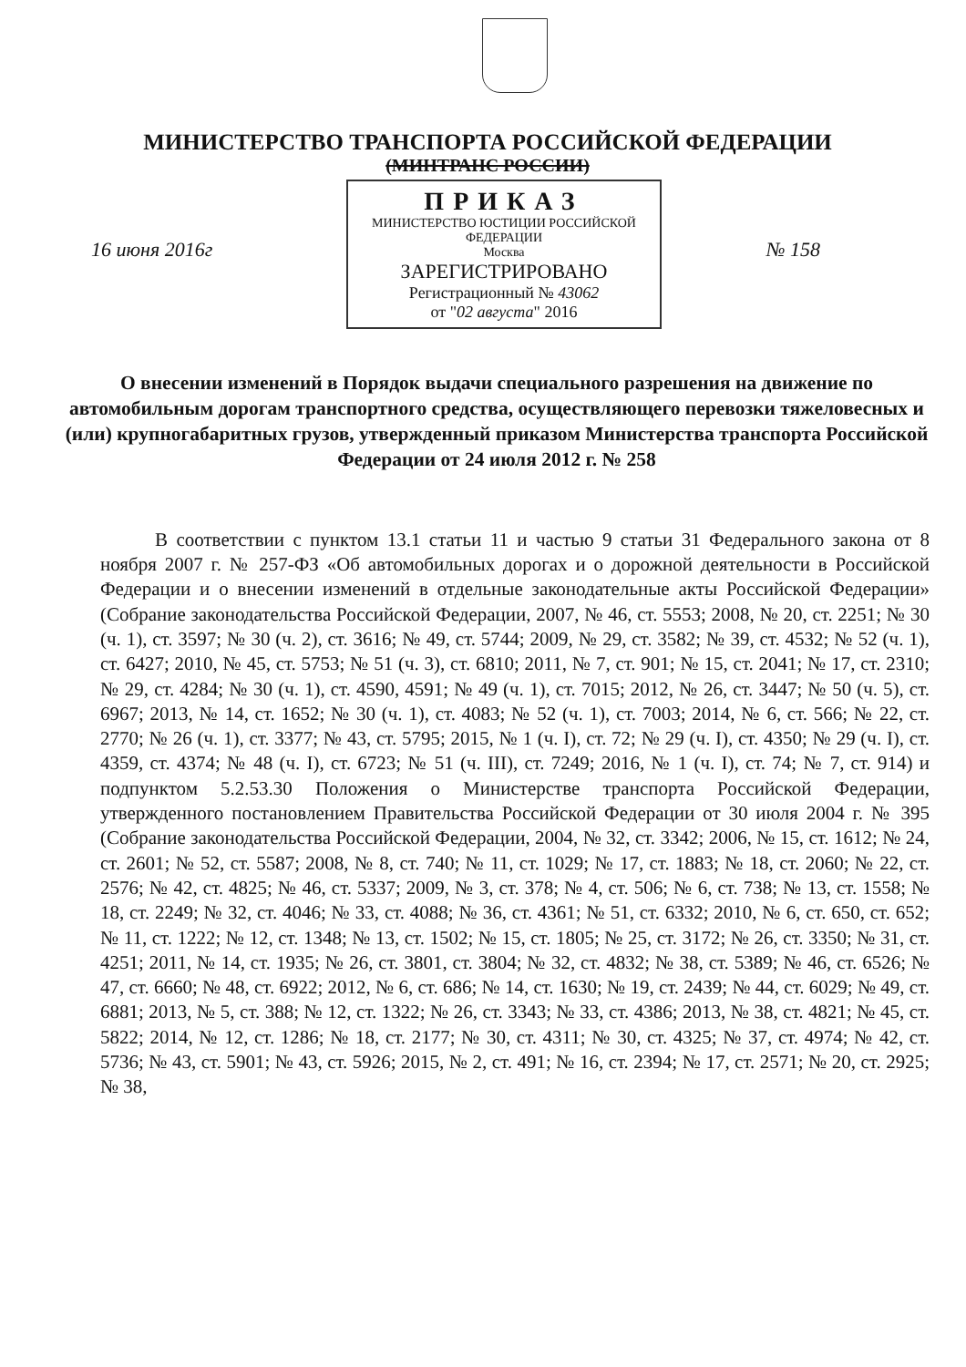МИНИСТЕРСТВО ТРАНСПОРТА РОССИЙСКОЙ ФЕДЕРАЦИИ
(МИНТРАНС РОССИИ)
ПРИКАЗ
МИНИСТЕРСТВО ЮСТИЦИИ РОССИЙСКОЙ ФЕДЕРАЦИИ
Москва
ЗАРЕГИСТРИРОВАНО
Регистрационный № 43062
от "02 августа" 2016
16 июня 2016г № 158
О внесении изменений в Порядок выдачи специального разрешения на движение по автомобильным дорогам транспортного средства, осуществляющего перевозки тяжеловесных и (или) крупногабаритных грузов, утвержденный приказом Министерства транспорта Российской Федерации от 24 июля 2012 г. № 258
В соответствии с пунктом 13.1 статьи 11 и частью 9 статьи 31 Федерального закона от 8 ноября 2007 г. № 257-ФЗ «Об автомобильных дорогах и о дорожной деятельности в Российской Федерации и о внесении изменений в отдельные законодательные акты Российской Федерации» (Собрание законодательства Российской Федерации, 2007, № 46, ст. 5553; 2008, № 20, ст. 2251; № 30 (ч. 1), ст. 3597; № 30 (ч. 2), ст. 3616; № 49, ст. 5744; 2009, № 29, ст. 3582; № 39, ст. 4532; № 52 (ч. 1), ст. 6427; 2010, № 45, ст. 5753; № 51 (ч. 3), ст. 6810; 2011, № 7, ст. 901; № 15, ст. 2041; № 17, ст. 2310; № 29, ст. 4284; № 30 (ч. 1), ст. 4590, 4591; № 49 (ч. 1), ст. 7015; 2012, № 26, ст. 3447; № 50 (ч. 5), ст. 6967; 2013, № 14, ст. 1652; № 30 (ч. 1), ст. 4083; № 52 (ч. 1), ст. 7003; 2014, № 6, ст. 566; № 22, ст. 2770; № 26 (ч. 1), ст. 3377; № 43, ст. 5795; 2015, № 1 (ч. I), ст. 72; № 29 (ч. I), ст. 4350; № 29 (ч. I), ст. 4359, ст. 4374; № 48 (ч. I), ст. 6723; № 51 (ч. III), ст. 7249; 2016, № 1 (ч. I), ст. 74; № 7, ст. 914) и подпунктом 5.2.53.30 Положения о Министерстве транспорта Российской Федерации, утвержденного постановлением Правительства Российской Федерации от 30 июля 2004 г. № 395 (Собрание законодательства Российской Федерации, 2004, № 32, ст. 3342; 2006, № 15, ст. 1612; № 24, ст. 2601; № 52, ст. 5587; 2008, № 8, ст. 740; № 11, ст. 1029; № 17, ст. 1883; № 18, ст. 2060; № 22, ст. 2576; № 42, ст. 4825; № 46, ст. 5337; 2009, № 3, ст. 378; № 4, ст. 506; № 6, ст. 738; № 13, ст. 1558; № 18, ст. 2249; № 32, ст. 4046; № 33, ст. 4088; № 36, ст. 4361; № 51, ст. 6332; 2010, № 6, ст. 650, ст. 652; № 11, ст. 1222; № 12, ст. 1348; № 13, ст. 1502; № 15, ст. 1805; № 25, ст. 3172; № 26, ст. 3350; № 31, ст. 4251; 2011, № 14, ст. 1935; № 26, ст. 3801, ст. 3804; № 32, ст. 4832; № 38, ст. 5389; № 46, ст. 6526; № 47, ст. 6660; № 48, ст. 6922; 2012, № 6, ст. 686; № 14, ст. 1630; № 19, ст. 2439; № 44, ст. 6029; № 49, ст. 6881; 2013, № 5, ст. 388; № 12, ст. 1322; № 26, ст. 3343; № 33, ст. 4386; 2013, № 38, ст. 4821; № 45, ст. 5822; 2014, № 12, ст. 1286; № 18, ст. 2177; № 30, ст. 4311; № 30, ст. 4325; № 37, ст. 4974; № 42, ст. 5736; № 43, ст. 5901; № 43, ст. 5926; 2015, № 2, ст. 491; № 16, ст. 2394; № 17, ст. 2571; № 20, ст. 2925; № 38,